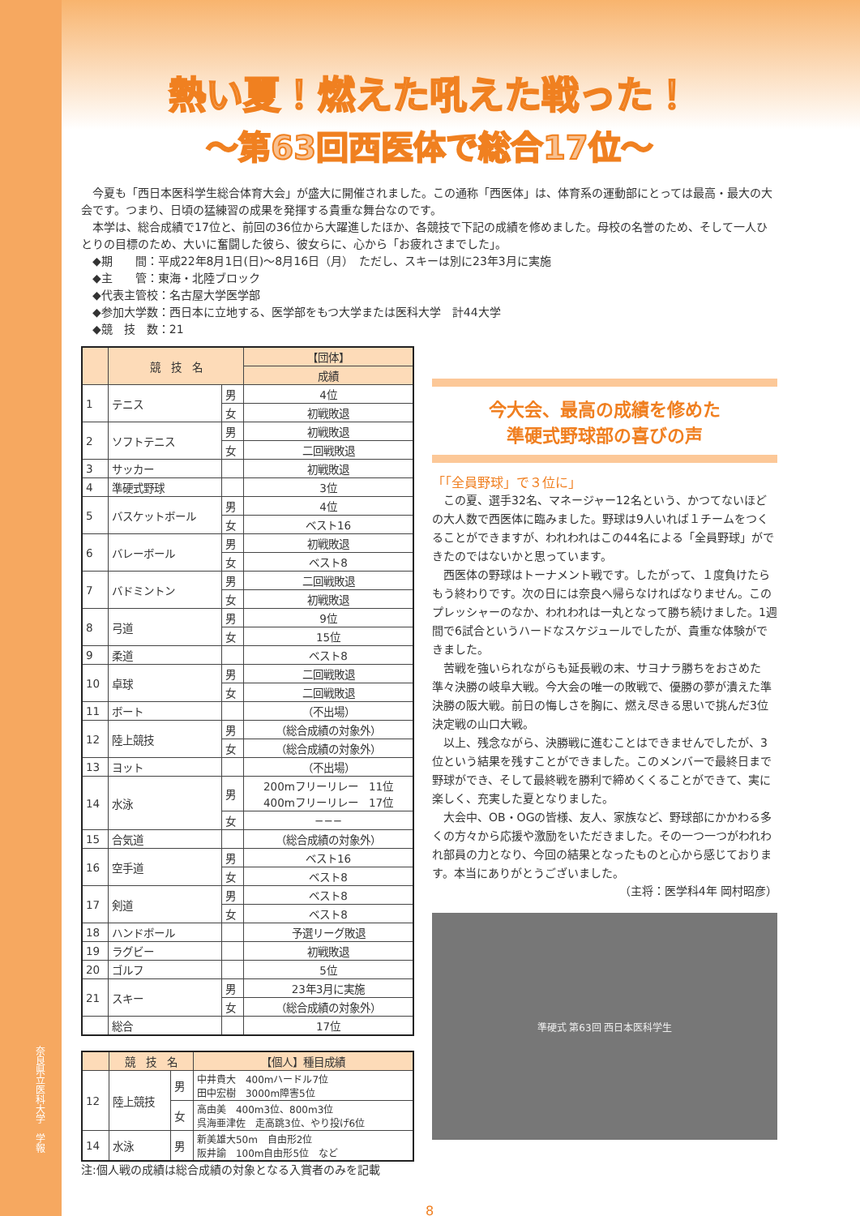奈良県立医科大学　学報
熱い夏！燃えた吼えた戦った！
〜第63回西医体で総合17位〜
　今夏も「西日本医科学生総合体育大会」が盛大に開催されました。この通称「西医体」は、体育系の運動部にとっては最高・最大の大会です。つまり、日頃の猛練習の成果を発揮する貴重な舞台なのです。
　本学は、総合成績で17位と、前回の36位から大躍進したほか、各競技で下記の成績を修めました。母校の名誉のため、そして一人ひとりの目標のため、大いに奮闘した彼ら、彼女らに、心から「お疲れさまでした」。
　◆期　　間：平成22年8月1日(日)〜8月16日（月）　ただし、スキーは別に23年3月に実施
　◆主　　管：東海・北陸ブロック
　◆代表主管校：名古屋大学医学部
　◆参加大学数：西日本に立地する、医学部をもつ大学または医科大学　計44大学
　◆競　技　数：21
| | 競 技 名 | | 【団体】 |
| --- | --- | --- | --- |
| | | | 成績 |
| 1 | テニス | 男 | 4位 |
| | | 女 | 初戦敗退 |
| 2 | ソフトテニス | 男 | 初戦敗退 |
| | | 女 | 二回戦敗退 |
| 3 | サッカー | | 初戦敗退 |
| 4 | 準硬式野球 | | 3位 |
| 5 | バスケットボール | 男 | 4位 |
| | | 女 | ベスト16 |
| 6 | バレーボール | 男 | 初戦敗退 |
| | | 女 | ベスト8 |
| 7 | バドミントン | 男 | 二回戦敗退 |
| | | 女 | 初戦敗退 |
| 8 | 弓道 | 男 | 9位 |
| | | 女 | 15位 |
| 9 | 柔道 | | ベスト8 |
| 10 | 卓球 | 男 | 二回戦敗退 |
| | | 女 | 二回戦敗退 |
| 11 | ボート | | （不出場） |
| 12 | 陸上競技 | 男 | （総合成績の対象外） |
| | | 女 | （総合成績の対象外） |
| 13 | ヨット | | （不出場） |
| 14 | 水泳 | 男 | 200mフリーリレー 11位 400mフリーリレー 17位 |
| | | 女 | −−− |
| 15 | 合気道 | | （総合成績の対象外） |
| 16 | 空手道 | 男 | ベスト16 |
| | | 女 | ベスト8 |
| 17 | 剣道 | 男 | ベスト8 |
| | | 女 | ベスト8 |
| 18 | ハンドボール | | 予選リーグ敗退 |
| 19 | ラグビー | | 初戦敗退 |
| 20 | ゴルフ | | 5位 |
| 21 | スキー | 男 | 23年3月に実施 |
| | | 女 | （総合成績の対象外） |
| | 総合 | | 17位 |
| | 競 技 名 | | 【個人】種目成績 |
| --- | --- | --- | --- |
| 12 | 陸上競技 | 男 | 中井貴大 400mハードル7位 田中宏樹 3000m障害5位 |
| | | 女 | 高由美 400m3位、800m3位 呉海亜津佐 走高跳3位、やり投げ6位 |
| 14 | 水泳 | 男 | 新美雄大50m 自由形2位 阪井諭 100m自由形5位 など |
注:個人戦の成績は総合成績の対象となる入賞者のみを記載
今大会、最高の成績を修めた
準硬式野球部の喜びの声
「「全員野球」で３位に」
　この夏、選手32名、マネージャー12名という、かつてないほどの大人数で西医体に臨みました。野球は9人いれば１チームをつくることができますが、われわれはこの44名による「全員野球」ができたのではないかと思っています。
　西医体の野球はトーナメント戦です。したがって、１度負けたらもう終わりです。次の日には奈良へ帰らなければなりません。このプレッシャーのなか、われわれは一丸となって勝ち続けました。1週間で6試合というハードなスケジュールでしたが、貴重な体験ができました。
　苦戦を強いられながらも延長戦の末、サヨナラ勝ちをおさめた準々決勝の岐阜大戦。今大会の唯一の敗戦で、優勝の夢が潰えた準決勝の阪大戦。前日の悔しさを胸に、燃え尽きる思いで挑んだ3位決定戦の山口大戦。
　以上、残念ながら、決勝戦に進むことはできませんでしたが、3位という結果を残すことができました。このメンバーで最終日まで野球ができ、そして最終戦を勝利で締めくくることができて、実に楽しく、充実した夏となりました。
　大会中、OB・OGの皆様、友人、家族など、野球部にかかわる多くの方々から応援や激励をいただきました。その一つ一つがわれわれ部員の力となり、今回の結果となったものと心から感じております。本当にありがとうございました。
（主将：医学科4年 岡村昭彦）
準硬式 第63回 西日本医科学生
8